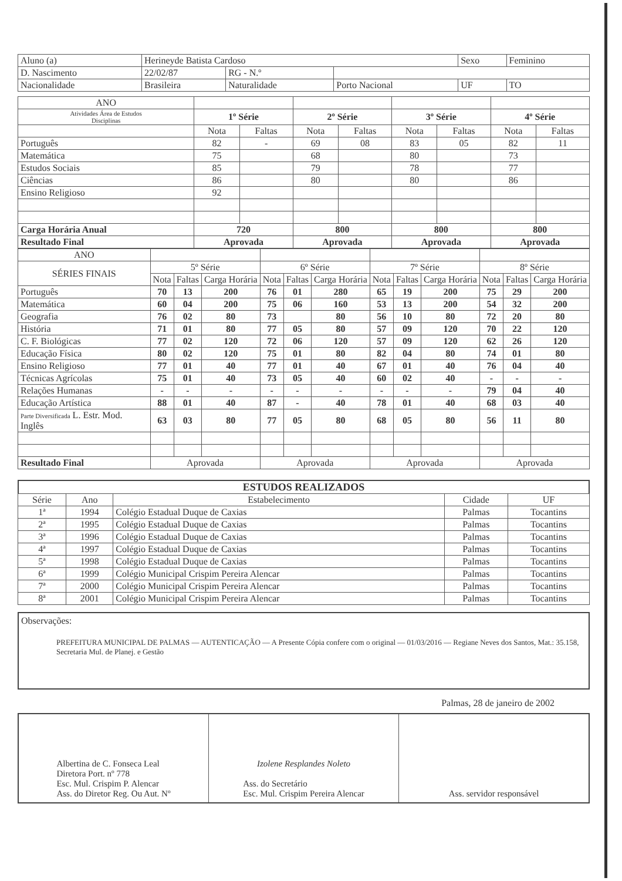| Aluno (a) | Herineyde Batista Cardoso | | | Sexo | Feminino |
| D. Nascimento | 22/02/87 | RG - N.º | | | |
| Nacionalidade | Brasileira | Naturalidade | Porto Nacional | UF | TO |
| ANO | | | | | | | | |
| Atividades Área de Estudos Disciplinas | 1º Série | | 2º Série | | 3º Série | | 4º Série | |
| | Nota | Faltas | Nota | Faltas | Nota | Faltas | Nota | Faltas |
| Português | 82 | - | 69 | 08 | 83 | 05 | 82 | 11 |
| Matemática | 75 | | 68 | | 80 | | 73 | |
| Estudos Sociais | 85 | | 79 | | 78 | | 77 | |
| Ciências | 86 | | 80 | | 80 | | 86 | |
| Ensino Religioso | 92 | | | | | | | |
| Carga Horária Anual | 720 | | 800 | | 800 | | 800 | |
| Resultado Final | Aprovada | | Aprovada | | Aprovada | | Aprovada | |
| ANO | | | | | | | | | | | | |
| SÉRIES FINAIS | 5º Série | | | 6º Série | | | 7º Série | | | 8º Série | | |
| | Nota | Faltas | Carga Horária | Nota | Faltas | Carga Horária | Nota | Faltas | Carga Horária | Nota | Faltas | Carga Horária |
| Português | 70 | 13 | 200 | 76 | 01 | 280 | 65 | 19 | 200 | 75 | 29 | 200 |
| Matemática | 60 | 04 | 200 | 75 | 06 | 160 | 53 | 13 | 200 | 54 | 32 | 200 |
| Geografia | 76 | 02 | 80 | 73 | | 80 | 56 | 10 | 80 | 72 | 20 | 80 |
| História | 71 | 01 | 80 | 77 | 05 | 80 | 57 | 09 | 120 | 70 | 22 | 120 |
| C. F. Biológicas | 77 | 02 | 120 | 72 | 06 | 120 | 57 | 09 | 120 | 62 | 26 | 120 |
| Educação Física | 80 | 02 | 120 | 75 | 01 | 80 | 82 | 04 | 80 | 74 | 01 | 80 |
| Ensino Religioso | 77 | 01 | 40 | 77 | 01 | 40 | 67 | 01 | 40 | 76 | 04 | 40 |
| Técnicas Agrícolas | 75 | 01 | 40 | 73 | 05 | 40 | 60 | 02 | 40 | - | - | - |
| Relações Humanas | - | - | - | - | - | - | - | - | - | 79 | 04 | 40 |
| Educação Artística | 88 | 01 | 40 | 87 | - | 40 | 78 | 01 | 40 | 68 | 03 | 40 |
| Parte Diversificada L. Estr. Mod. Inglês | 63 | 03 | 80 | 77 | 05 | 80 | 68 | 05 | 80 | 56 | 11 | 80 |
| Resultado Final | Aprovada | | | Aprovada | | | Aprovada | | | Aprovada | | |
ESTUDOS REALIZADOS
| Série | Ano | Estabelecimento | Cidade | UF |
| 1ª | 1994 | Colégio Estadual Duque de Caxias | Palmas | Tocantins |
| 2ª | 1995 | Colégio Estadual Duque de Caxias | Palmas | Tocantins |
| 3ª | 1996 | Colégio Estadual Duque de Caxias | Palmas | Tocantins |
| 4ª | 1997 | Colégio Estadual Duque de Caxias | Palmas | Tocantins |
| 5ª | 1998 | Colégio Estadual Duque de Caxias | Palmas | Tocantins |
| 6ª | 1999 | Colégio Municipal Crispim Pereira Alencar | Palmas | Tocantins |
| 7ª | 2000 | Colégio Municipal Crispim Pereira Alencar | Palmas | Tocantins |
| 8ª | 2001 | Colégio Municipal Crispim Pereira Alencar | Palmas | Tocantins |
Observações:
PREFEITURA MUNICIPAL DE PALMAS — AUTENTICAÇÃO — A Presente Cópia confere com o original — 01/03/2016 — Regiane Neves dos Santos, Mat.: 35.158, Secretaria Mul. de Planej. e Gestão
Palmas, 28 de janeiro de 2002
Albertina de C. Fonseca Leal
Diretora Port. nº 778
Esc. Mul. Crispim P. Alencar
Ass. do Diretor Reg. Ou Aut. Nº
Izolene Resplandes Noleto
Ass. do Secretário
Esc. Mul. Crispim Pereira Alencar
Ass. servidor responsável